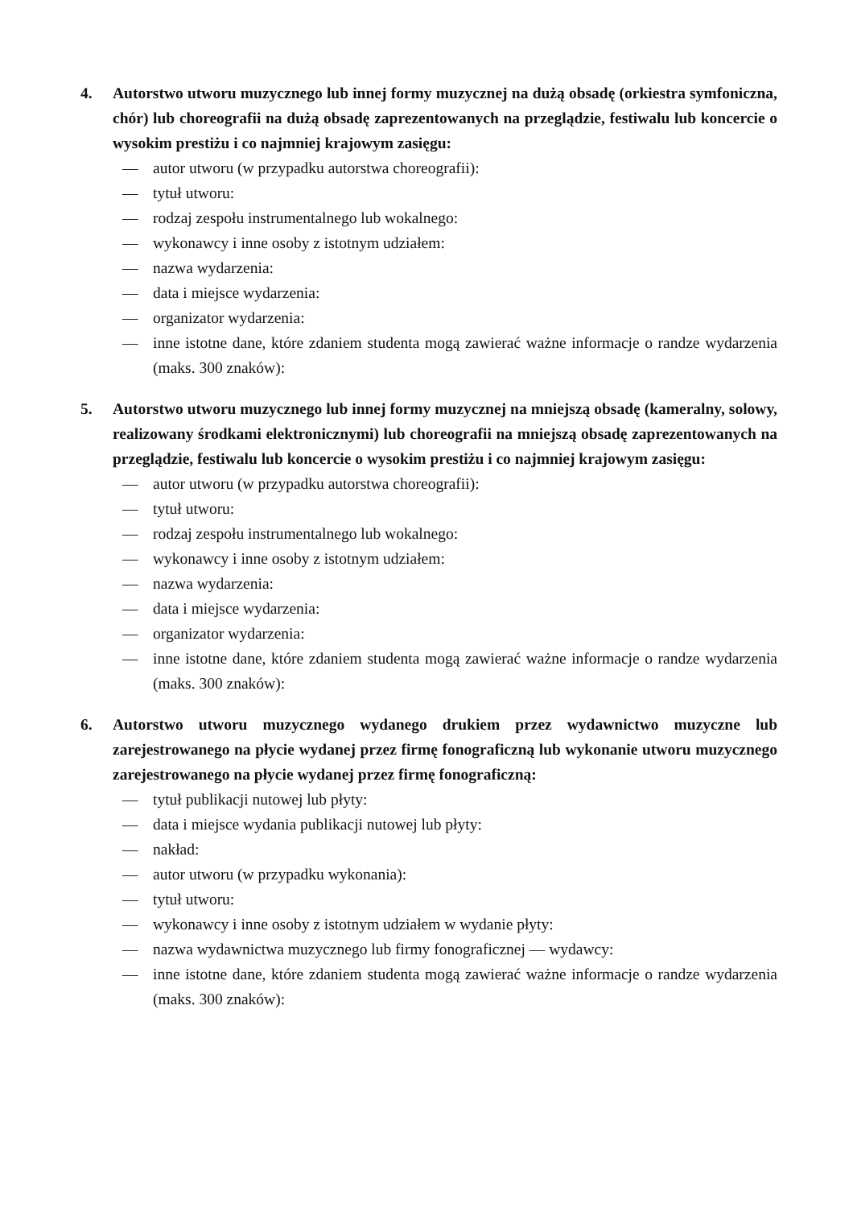4. Autorstwo utworu muzycznego lub innej formy muzycznej na dużą obsadę (orkiestra symfoniczna, chór) lub choreografii na dużą obsadę zaprezentowanych na przeglądzie, festiwalu lub koncercie o wysokim prestiżu i co najmniej krajowym zasięgu:
— autor utworu (w przypadku autorstwa choreografii):
— tytuł utworu:
— rodzaj zespołu instrumentalnego lub wokalnego:
— wykonawcy i inne osoby z istotnym udziałem:
— nazwa wydarzenia:
— data i miejsce wydarzenia:
— organizator wydarzenia:
— inne istotne dane, które zdaniem studenta mogą zawierać ważne informacje o randze wydarzenia (maks. 300 znaków):
5. Autorstwo utworu muzycznego lub innej formy muzycznej na mniejszą obsadę (kameralny, solowy, realizowany środkami elektronicznymi) lub choreografii na mniejszą obsadę zaprezentowanych na przeglądzie, festiwalu lub koncercie o wysokim prestiżu i co najmniej krajowym zasięgu:
— autor utworu (w przypadku autorstwa choreografii):
— tytuł utworu:
— rodzaj zespołu instrumentalnego lub wokalnego:
— wykonawcy i inne osoby z istotnym udziałem:
— nazwa wydarzenia:
— data i miejsce wydarzenia:
— organizator wydarzenia:
— inne istotne dane, które zdaniem studenta mogą zawierać ważne informacje o randze wydarzenia (maks. 300 znaków):
6. Autorstwo utworu muzycznego wydanego drukiem przez wydawnictwo muzyczne lub zarejestrowanego na płycie wydanej przez firmę fonograficzną lub wykonanie utworu muzycznego zarejestrowanego na płycie wydanej przez firmę fonograficzną:
— tytuł publikacji nutowej lub płyty:
— data i miejsce wydania publikacji nutowej lub płyty:
— nakład:
— autor utworu (w przypadku wykonania):
— tytuł utworu:
— wykonawcy i inne osoby z istotnym udziałem w wydanie płyty:
— nazwa wydawnictwa muzycznego lub firmy fonograficznej — wydawcy:
— inne istotne dane, które zdaniem studenta mogą zawierać ważne informacje o randze wydarzenia (maks. 300 znaków):